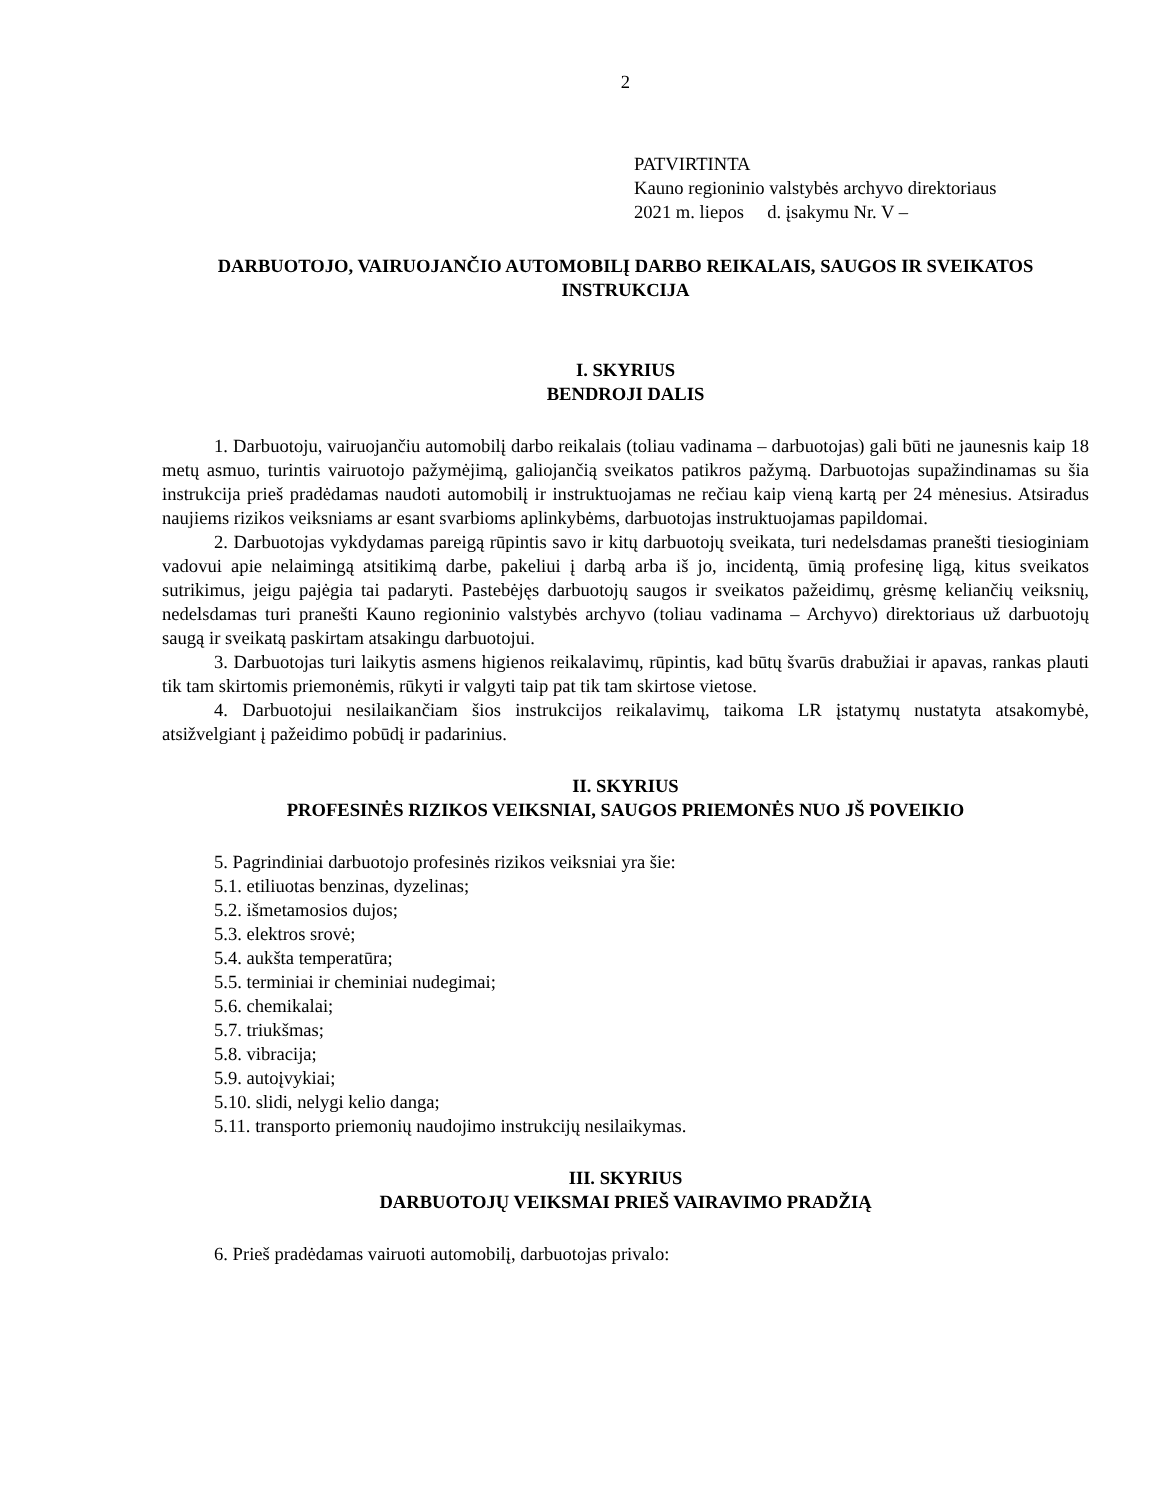2
PATVIRTINTA
Kauno regioninio valstybės archyvo direktoriaus
2021 m. liepos d. įsakymu Nr. V –
DARBUOTOJO, VAIRUOJANČIO AUTOMOBILĮ DARBO REIKALAIS, SAUGOS IR SVEIKATOS INSTRUKCIJA
I. SKYRIUS
BENDROJI DALIS
1. Darbuotoju, vairuojančiu automobilį darbo reikalais (toliau vadinama – darbuotojas) gali būti ne jaunesnis kaip 18 metų asmuo, turintis vairuotojo pažymėjimą, galiojančią sveikatos patikros pažymą. Darbuotojas supažindinamas su šia instrukcija prieš pradėdamas naudoti automobilį ir instruktuojamas ne rečiau kaip vieną kartą per 24 mėnesius. Atsiradus naujiems rizikos veiksniams ar esant svarbioms aplinkybėms, darbuotojas instruktuojamas papildomai.
2. Darbuotojas vykdydamas pareigą rūpintis savo ir kitų darbuotojų sveikata, turi nedelsdamas pranešti tiesioginiam vadovui apie nelaimingą atsitikimą darbe, pakeliui į darbą arba iš jo, incidentą, ūmią profesinę ligą, kitus sveikatos sutrikimus, jeigu pajėgia tai padaryti. Pastebėjęs darbuotojų saugos ir sveikatos pažeidimų, grėsmę keliančių veiksnių, nedelsdamas turi pranešti Kauno regioninio valstybės archyvo (toliau vadinama – Archyvo) direktoriaus už darbuotojų saugą ir sveikatą paskirtam atsakingu darbuotojui.
3. Darbuotojas turi laikytis asmens higienos reikalavimų, rūpintis, kad būtų švarūs drabužiai ir apavas, rankas plauti tik tam skirtomis priemonėmis, rūkyti ir valgyti taip pat tik tam skirtose vietose.
4. Darbuotojui nesilaikančiam šios instrukcijos reikalavimų, taikoma LR įstatymų nustatyta atsakomybė, atsižvelgiant į pažeidimo pobūdį ir padarinius.
II. SKYRIUS
PROFESINĖS RIZIKOS VEIKSNIAI, SAUGOS PRIEMONĖS NUO JŠ POVEIKIO
5. Pagrindiniai darbuotojo profesinės rizikos veiksniai yra šie:
5.1. etiliuotas benzinas, dyzelinas;
5.2. išmetamosios dujos;
5.3. elektros srovė;
5.4. aukšta temperatūra;
5.5. terminiai ir cheminiai nudegimai;
5.6. chemikalai;
5.7. triukšmas;
5.8. vibracija;
5.9. autoįvykiai;
5.10. slidi, nelygi kelio danga;
5.11. transporto priemonių naudojimo instrukcijų nesilaikymas.
III. SKYRIUS
DARBUOTOJŲ VEIKSMAI PRIEŠ VAIRAVIMO PRADŽIĄ
6. Prieš pradėdamas vairuoti automobilį, darbuotojas privalo: